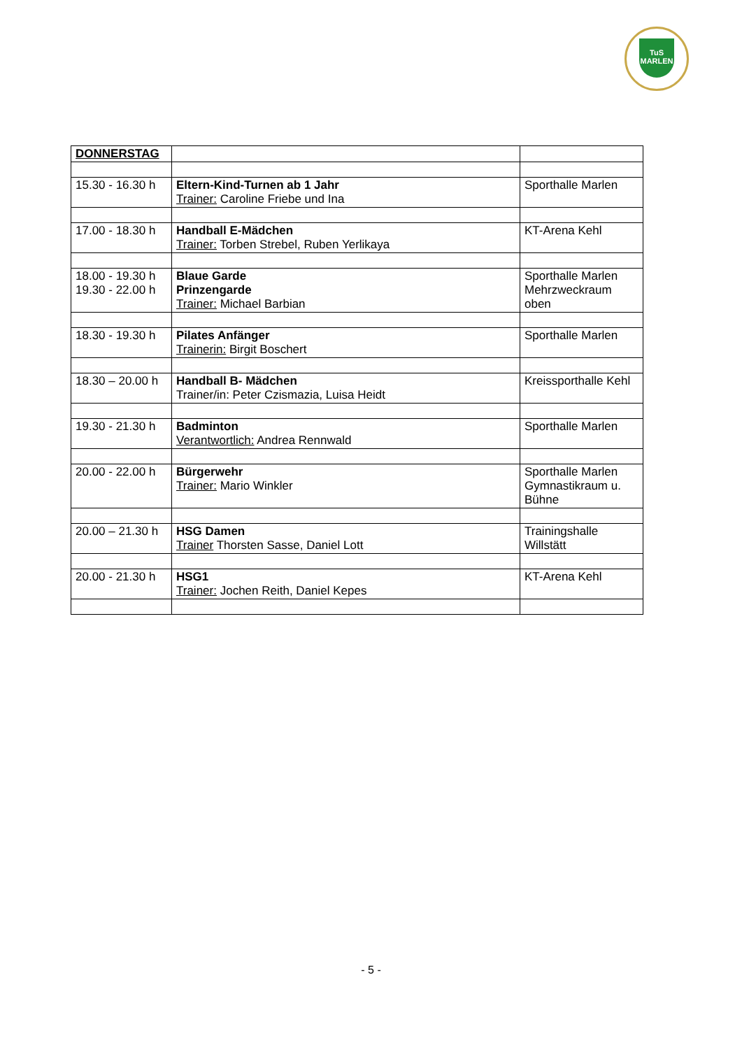TuS
MARLEN
| DONNERSTAG | | |
| 15.30 - 16.30 h | Eltern-Kind-Turnen ab 1 Jahr Trainer: Caroline Friebe und Ina | Sporthalle Marlen |
| 17.00 - 18.30 h | Handball E-Mädchen Trainer: Torben Strebel, Ruben Yerlikaya | KT-Arena Kehl |
| 18.00 - 19.30 h 19.30 - 22.00 h | Blaue Garde Prinzengarde Trainer: Michael Barbian | Sporthalle Marlen Mehrzweckraum oben |
| 18.30 - 19.30 h | Pilates Anfänger Trainerin: Birgit Boschert | Sporthalle Marlen |
| 18.30 – 20.00 h | Handball B- Mädchen Trainer/in: Peter Czismazia, Luisa Heidt | Kreissporthalle Kehl |
| 19.30 - 21.30 h | Badminton Verantwortlich: Andrea Rennwald | Sporthalle Marlen |
| 20.00 - 22.00 h | Bürgerwehr Trainer: Mario Winkler | Sporthalle Marlen Gymnastikraum u. Bühne |
| 20.00 – 21.30 h | HSG Damen Trainer Thorsten Sasse, Daniel Lott | Trainingshalle Willstätt |
| 20.00 - 21.30 h | HSG1 Trainer: Jochen Reith, Daniel Kepes | KT-Arena Kehl |
- 5 -